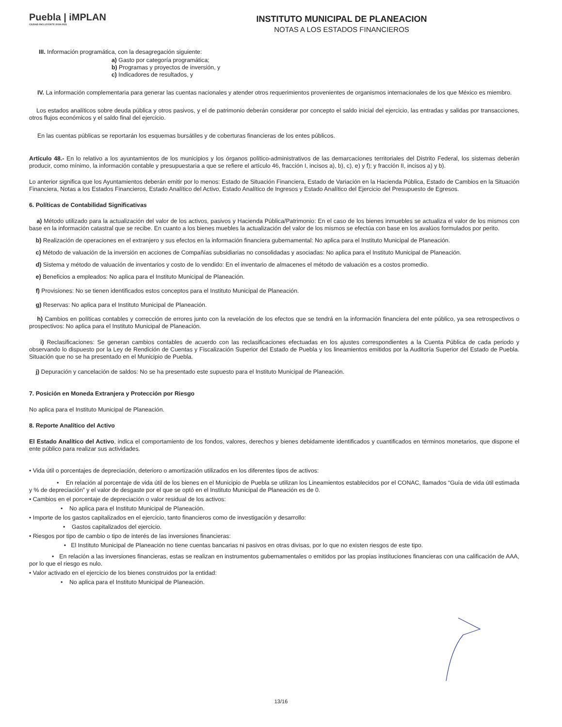Puebla | iMPLAN
CIUDAD INCLUYENTE 2018-2021
INSTITUTO MUNICIPAL DE PLANEACION
NOTAS A LOS ESTADOS FINANCIEROS
III. Información programática, con la desagregación siguiente:
a) Gasto por categoría programática;
b) Programas y proyectos de inversión, y
c) Indicadores de resultados, y
IV. La información complementaria para generar las cuentas nacionales y atender otros requerimientos provenientes de organismos internacionales de los que México es miembro.
Los estados analíticos sobre deuda pública y otros pasivos, y el de patrimonio deberán considerar por concepto el saldo inicial del ejercicio, las entradas y salidas por transacciones, otros flujos económicos y el saldo final del ejercicio.
En las cuentas públicas se reportarán los esquemas bursátiles y de coberturas financieras de los entes públicos.
Artículo 48.- En lo relativo a los ayuntamientos de los municipios y los órganos político-administrativos de las demarcaciones territoriales del Distrito Federal, los sistemas deberán producir, como mínimo, la información contable y presupuestaria a que se refiere el artículo 46, fracción I, incisos a), b), c), e) y f); y fracción II, incisos a) y b).
Lo anterior significa que los Ayuntamientos deberán emitir por lo menos: Estado de Situación Financiera, Estado de Variación en la Hacienda Pública, Estado de Cambios en la Situación Financiera, Notas a los Estados Financieros, Estado Analítico del Activo, Estado Analítico de Ingresos y Estado Analítico del Ejercicio del Presupuesto de Egresos.
6. Políticas de Contabilidad Significativas
a) Método utilizado para la actualización del valor de los activos, pasivos y Hacienda Pública/Patrimonio: En el caso de los bienes inmuebles se actualiza el valor de los mismos con base en la información catastral que se recibe. En cuanto a los bienes muebles la actualización del valor de los mismos se efectúa con base en los avalúos formulados por perito.
b) Realización de operaciones en el extranjero y sus efectos en la información financiera gubernamental: No aplica para el Instituto Municipal de Planeación.
c) Método de valuación de la inversión en acciones de Compañías subsidiarias no consolidadas y asociadas: No aplica para el Instituto Municipal de Planeación.
d) Sistema y método de valuación de inventarios y costo de lo vendido: En el inventario de almacenes el método de valuación es a costos promedio.
e) Beneficios a empleados: No aplica para el Instituto Municipal de Planeación.
f) Provisiones: No se tienen identificados estos conceptos para el Instituto Municipal de Planeación.
g) Reservas: No aplica para el Instituto Municipal de Planeación.
h) Cambios en políticas contables y corrección de errores junto con la revelación de los efectos que se tendrá en la información financiera del ente público, ya sea retrospectivos o prospectivos: No aplica para el Instituto Municipal de Planeación.
i) Reclasificaciones: Se generan cambios contables de acuerdo con las reclasificaciones efectuadas en los ajustes correspondientes a la Cuenta Pública de cada periodo y observando lo dispuesto por la Ley de Rendición de Cuentas y Fiscalización Superior del Estado de Puebla y los lineamientos emitidos por la Auditoría Superior del Estado de Puebla. Situación que no se ha presentado en el Municipio de Puebla.
j) Depuración y cancelación de saldos: No se ha presentado este supuesto para el Instituto Municipal de Planeación.
7. Posición en Moneda Extranjera y Protección por Riesgo
No aplica para el Instituto Municipal de Planeación.
8. Reporte Analítico del Activo
El Estado Analítico del Activo, indica el comportamiento de los fondos, valores, derechos y bienes debidamente identificados y cuantificados en términos monetarios, que dispone el ente público para realizar sus actividades.
• Vida útil o porcentajes de depreciación, deterioro o amortización utilizados en los diferentes tipos de activos:
• En relación al porcentaje de vida útil de los bienes en el Municipio de Puebla se utilizan los Lineamientos establecidos por el CONAC, llamados “Guía de vida útil estimada y % de depreciación” y el valor de desgaste por el que se optó en el Instituto Municipal de Planeación es de 0.
• Cambios en el porcentaje de depreciación o valor residual de los activos:
• No aplica para el Instituto Municipal de Planeación.
• Importe de los gastos capitalizados en el ejercicio, tanto financieros como de investigación y desarrollo:
• Gastos capitalizados del ejercicio.
• Riesgos por tipo de cambio o tipo de interés de las inversiones financieras:
• El Instituto Municipal de Planeación no tiene cuentas bancarias ni pasivos en otras divisas, por lo que no existen riesgos de este tipo.
• En relación a las inversiones financieras, estas se realizan en instrumentos gubernamentales o emitidos por las propias instituciones financieras con una calificación de AAA, por lo que el riesgo es nulo.
• Valor activado en el ejercicio de los bienes construidos por la entidad:
• No aplica para el Instituto Municipal de Planeación.
13/16